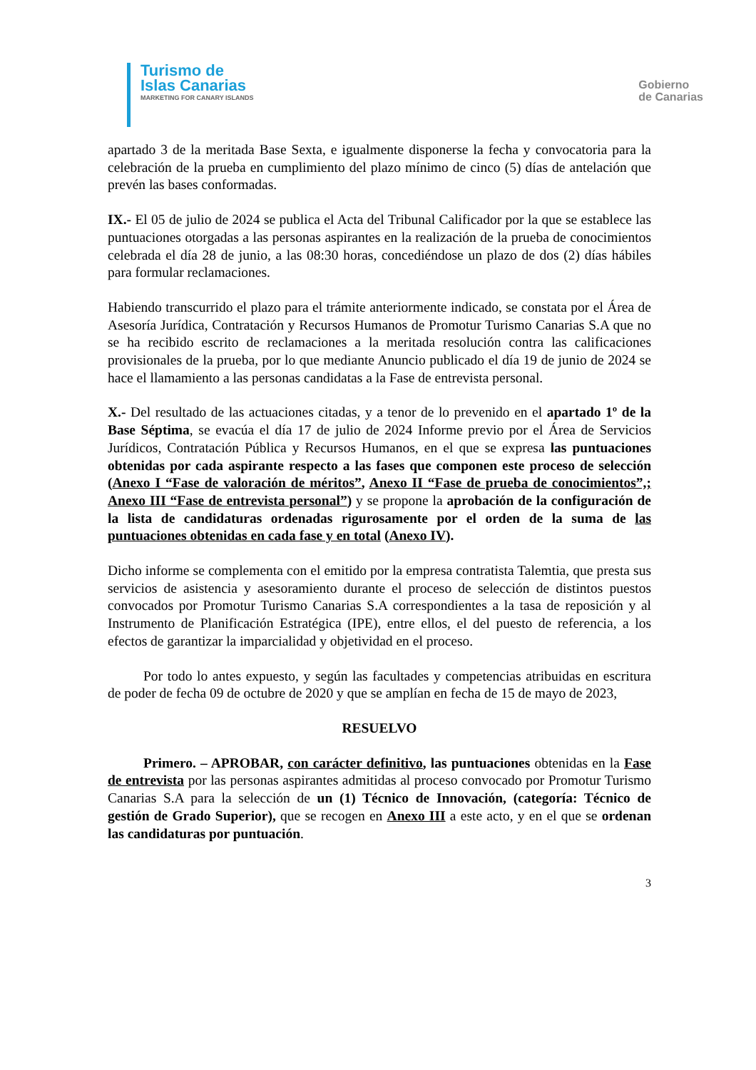Turismo de
Islas Canarias
MARKETING FOR CANARY ISLANDS
Gobierno
de Canarias
apartado 3 de la meritada Base Sexta, e igualmente disponerse la fecha y convocatoria para la celebración de la prueba en cumplimiento del plazo mínimo de cinco (5) días de antelación que prevén las bases conformadas.
IX.- El 05 de julio de 2024 se publica el Acta del Tribunal Calificador por la que se establece las puntuaciones otorgadas a las personas aspirantes en la realización de la prueba de conocimientos celebrada el día 28 de junio, a las 08:30 horas, concediéndose un plazo de dos (2) días hábiles para formular reclamaciones.
Habiendo transcurrido el plazo para el trámite anteriormente indicado, se constata por el Área de Asesoría Jurídica, Contratación y Recursos Humanos de Promotur Turismo Canarias S.A que no se ha recibido escrito de reclamaciones a la meritada resolución contra las calificaciones provisionales de la prueba, por lo que mediante Anuncio publicado el día 19 de junio de 2024 se hace el llamamiento a las personas candidatas a la Fase de entrevista personal.
X.- Del resultado de las actuaciones citadas, y a tenor de lo prevenido en el apartado 1º de la Base Séptima, se evacúa el día 17 de julio de 2024 Informe previo por el Área de Servicios Jurídicos, Contratación Pública y Recursos Humanos, en el que se expresa las puntuaciones obtenidas por cada aspirante respecto a las fases que componen este proceso de selección (Anexo I “Fase de valoración de méritos”, Anexo II “Fase de prueba de conocimientos”,; Anexo III “Fase de entrevista personal”) y se propone la aprobación de la configuración de la lista de candidaturas ordenadas rigurosamente por el orden de la suma de las puntuaciones obtenidas en cada fase y en total (Anexo IV).
Dicho informe se complementa con el emitido por la empresa contratista Talemtia, que presta sus servicios de asistencia y asesoramiento durante el proceso de selección de distintos puestos convocados por Promotur Turismo Canarias S.A correspondientes a la tasa de reposición y al Instrumento de Planificación Estratégica (IPE), entre ellos, el del puesto de referencia, a los efectos de garantizar la imparcialidad y objetividad en el proceso.
Por todo lo antes expuesto, y según las facultades y competencias atribuidas en escritura de poder de fecha 09 de octubre de 2020 y que se amplían en fecha de 15 de mayo de 2023,
RESUELVO
Primero. – APROBAR, con carácter definitivo, las puntuaciones obtenidas en la Fase de entrevista por las personas aspirantes admitidas al proceso convocado por Promotur Turismo Canarias S.A para la selección de un (1) Técnico de Innovación, (categoría: Técnico de gestión de Grado Superior), que se recogen en Anexo III a este acto, y en el que se ordenan las candidaturas por puntuación.
3